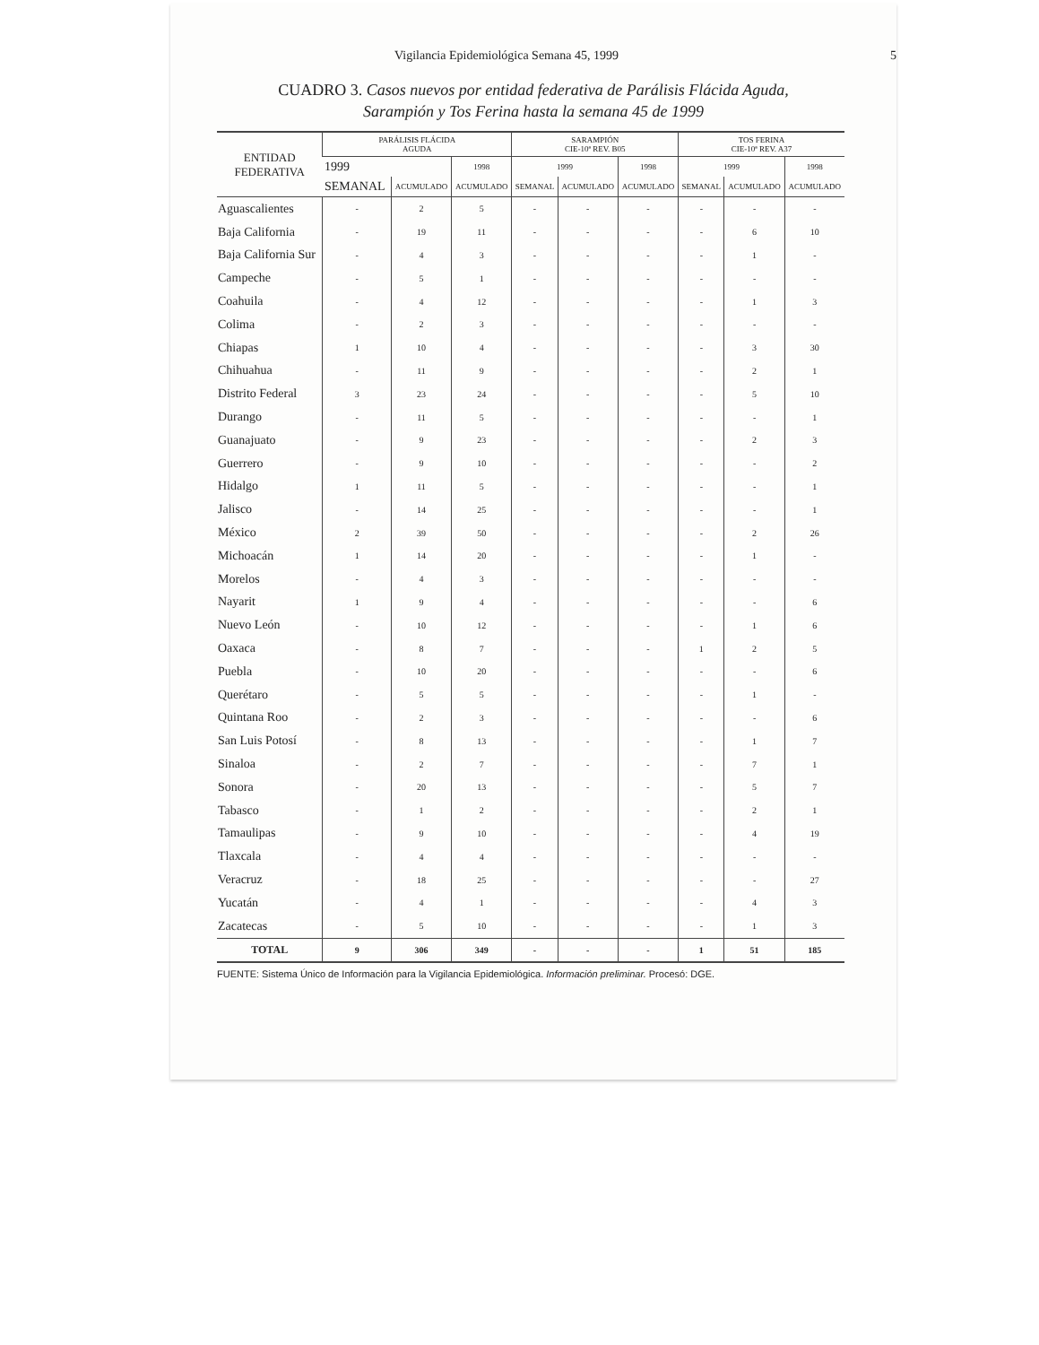Vigilancia Epidemiológica Semana 45, 1999 5
CUADRO 3. Casos nuevos por entidad federativa de Parálisis Flácida Aguda,
Sarampión y Tos Ferina hasta la semana 45 de 1999
| ENTIDAD FEDERATIVA | PARÁLISIS FLÁCIDA AGUDA | | | SARAMPIÓN CIE-10ª REV. B05 | | | TOS FERINA CIE-10ª REV. A37 | | |
| --- | --- | --- | --- | --- | --- | --- | --- | --- | --- |
| | 1999 | | 1998 | 1999 | | 1998 | 1999 | | 1998 |
| | SEMANAL | ACUMULADO | ACUMULADO | SEMANAL | ACUMULADO | ACUMULADO | SEMANAL | ACUMULADO | ACUMULADO |
| Aguascalientes | - | 2 | 5 | - | - | - | - | - | - |
| Baja California | - | 19 | 11 | - | - | - | - | 6 | 10 |
| Baja California Sur | - | 4 | 3 | - | - | - | - | 1 | - |
| Campeche | - | 5 | 1 | - | - | - | - | - | - |
| Coahuila | - | 4 | 12 | - | - | - | - | 1 | 3 |
| Colima | - | 2 | 3 | - | - | - | - | - | - |
| Chiapas | 1 | 10 | 4 | - | - | - | - | 3 | 30 |
| Chihuahua | - | 11 | 9 | - | - | - | - | 2 | 1 |
| Distrito Federal | 3 | 23 | 24 | - | - | - | - | 5 | 10 |
| Durango | - | 11 | 5 | - | - | - | - | - | 1 |
| Guanajuato | - | 9 | 23 | - | - | - | - | 2 | 3 |
| Guerrero | - | 9 | 10 | - | - | - | - | - | 2 |
| Hidalgo | 1 | 11 | 5 | - | - | - | - | - | 1 |
| Jalisco | - | 14 | 25 | - | - | - | - | - | 1 |
| México | 2 | 39 | 50 | - | - | - | - | 2 | 26 |
| Michoacán | 1 | 14 | 20 | - | - | - | - | 1 | - |
| Morelos | - | 4 | 3 | - | - | - | - | - | - |
| Nayarit | 1 | 9 | 4 | - | - | - | - | - | 6 |
| Nuevo León | - | 10 | 12 | - | - | - | - | 1 | 6 |
| Oaxaca | - | 8 | 7 | - | - | - | 1 | 2 | 5 |
| Puebla | - | 10 | 20 | - | - | - | - | - | 6 |
| Querétaro | - | 5 | 5 | - | - | - | - | 1 | - |
| Quintana Roo | - | 2 | 3 | - | - | - | - | - | 6 |
| San Luis Potosí | - | 8 | 13 | - | - | - | - | 1 | 7 |
| Sinaloa | - | 2 | 7 | - | - | - | - | 7 | 1 |
| Sonora | - | 20 | 13 | - | - | - | - | 5 | 7 |
| Tabasco | - | 1 | 2 | - | - | - | - | 2 | 1 |
| Tamaulipas | - | 9 | 10 | - | - | - | - | 4 | 19 |
| Tlaxcala | - | 4 | 4 | - | - | - | - | - | - |
| Veracruz | - | 18 | 25 | - | - | - | - | - | 27 |
| Yucatán | - | 4 | 1 | - | - | - | - | 4 | 3 |
| Zacatecas | - | 5 | 10 | - | - | - | - | 1 | 3 |
| TOTAL | 9 | 306 | 349 | - | - | - | 1 | 51 | 185 |
FUENTE: Sistema Único de Información para la Vigilancia Epidemiológica. Información preliminar. Procesó: DGE.